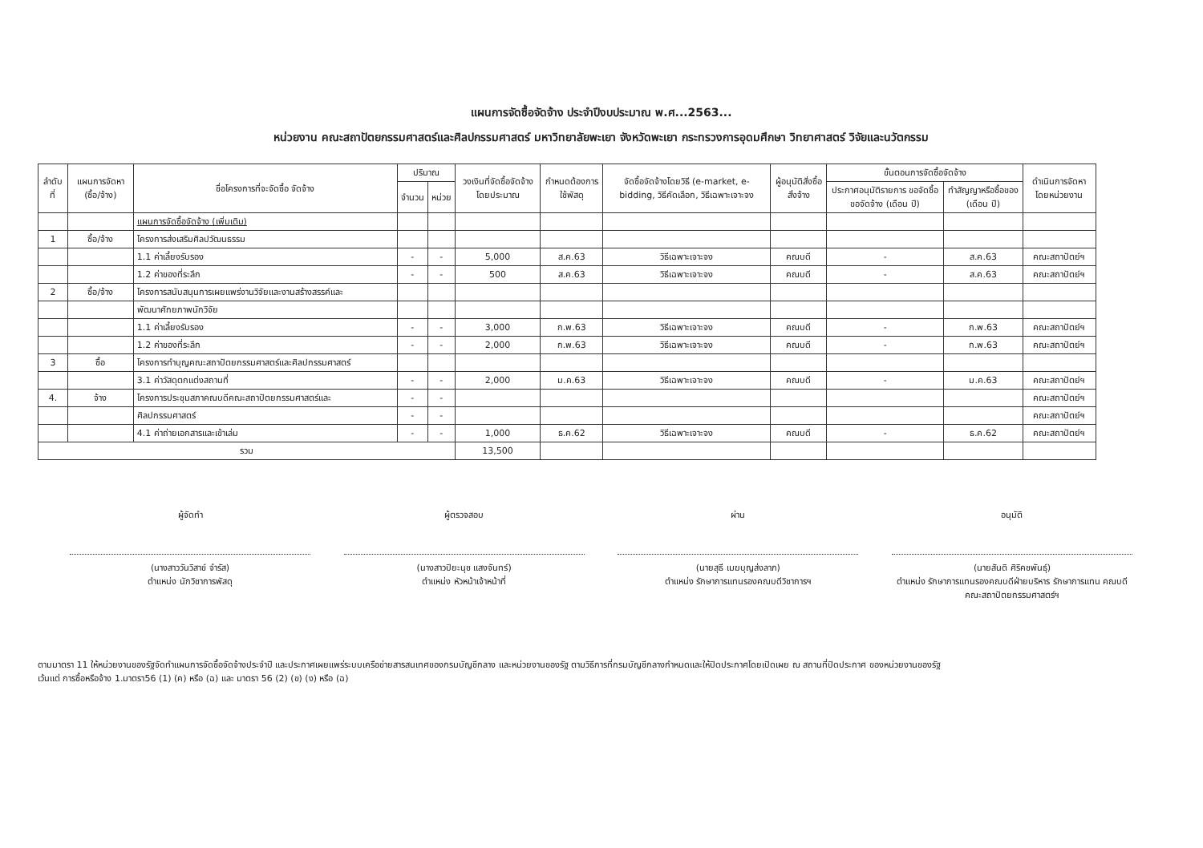แผนการจัดซื้อจัดจ้าง ประจำปีงบประมาณ พ.ศ...2563...
หน่วยงาน คณะสถาปัตยกรรมศาสตร์และศิลปกรรมศาสตร์ มหาวิทยาลัยพะเยา จังหวัดพะเยา กระทรวงการอุดมศึกษา วิทยาศาสตร์ วิจัยและนวัตกรรม
| ลำดับที่ | แผนการจัดหา (ซื้อ/จ้าง) | ชื่อโครงการที่จะจัดซื้อ จัดจ้าง | ปริมาณ | | วงเงินที่จัดซื้อจัดจ้าง โดยประมาณ | กำหนดต้องการใช้พัสดุ | จัดซื้อจัดจ้างโดยวิธี (e-market, e-bidding, วิธีคัดเลือก, วิธีเฉพาะเจาะจง | ผู้อนุมัติสั่งซื้อสั่งจ้าง | ขั้นตอนการจัดซื้อจัดจ้าง | | ดำเนินการจัดหาโดยหน่วยงาน |
| --- | --- | --- | --- | --- | --- | --- | --- | --- | --- | --- | --- |
| | | | จำนวน | หน่วย | | | | | ประกาศอนุมัติรายการ ขอจัดซื้อขอจัดจ้าง (เดือน ปี) | ทำสัญญาหรือซื้อของ (เดือน ปี) | |
| | | แผนการจัดซื้อจัดจ้าง (เพิ่มเติม) | | | | | | | | | |
| 1 | ซื้อ/จ้าง | โครงการส่งเสริมศิลปวัฒนธรรม | | | | | | | | | |
| | | 1.1 ค่าเลี้ยงรับรอง | - | - | 5,000 | ส.ค.63 | วิธีเฉพาะเจาะจง | คณบดี | - | ส.ค.63 | คณะสถาปัตย์ฯ |
| | | 1.2 ค่าของที่ระลึก | - | - | 500 | ส.ค.63 | วิธีเฉพาะเจาะจง | คณบดี | - | ส.ค.63 | คณะสถาปัตย์ฯ |
| 2 | ซื้อ/จ้าง | โครงการสนับสนุนการเผยแพร่งานวิจัยและงานสร้างสรรค์และ | | | | | | | | | |
| | | พัฒนาศักยภาพนักวิจัย | | | | | | | | | |
| | | 1.1 ค่าเลี้ยงรับรอง | - | - | 3,000 | ก.พ.63 | วิธีเฉพาะเจาะจง | คณบดี | - | ก.พ.63 | คณะสถาปัตย์ฯ |
| | | 1.2 ค่าของที่ระลึก | - | - | 2,000 | ก.พ.63 | วิธีเฉพาะเจาะจง | คณบดี | - | ก.พ.63 | คณะสถาปัตย์ฯ |
| 3 | ซื้อ | โครงการทำบุญคณะสถาปัตยกรรมศาสตร์และศิลปกรรมศาสตร์ | | | | | | | | | |
| | | 3.1 ค่าวัสดุตกแต่งสถานที่ | - | - | 2,000 | ม.ค.63 | วิธีเฉพาะเจาะจง | คณบดี | - | ม.ค.63 | คณะสถาปัตย์ฯ |
| 4. | จ้าง | โครงการประชุมสภาคณบดีคณะสถาปัตยกรรมศาสตร์และ | - | - | | | | | | | คณะสถาปัตย์ฯ |
| | | ศิลปกรรมศาสตร์ | - | - | | | | | | | คณะสถาปัตย์ฯ |
| | | 4.1 ค่าถ่ายเอกสารและเข้าเล่ม | - | - | 1,000 | ธ.ค.62 | วิธีเฉพาะเจาะจง | คณบดี | - | ธ.ค.62 | คณะสถาปัตย์ฯ |
| รวม | | | | | 13,500 | | | | | | |
ผู้จัดทำ
(นางสาววันวิสาข์ จำรัส)
ตำแหน่ง นักวิชาการพัสดุ
ผู้ตรวจสอบ
(นางสาวปิยะนุช แสงจันทร์)
ตำแหน่ง หัวหน้าเจ้าหน้าที่
ผ่าน
(นายสุธี เมฆบุญส่งลาภ)
ตำแหน่ง รักษาการแทนรองคณบดีวิชาการฯ
อนุมัติ
(นายสันติ ศิริคชพันธุ์)
ตำแหน่ง รักษาการแทนรองคณบดีฝ่ายบริหาร รักษาการแทน คณบดีคณะสถาปัตยกรรมศาสตร์ฯ
ตามมาตรา 11 ให้หน่วยงานของรัฐจัดทำแผนการจัดซื้อจัดจ้างประจำปี และประกาศเผยแพร่ระบบเครือข่ายสารสนเทศของกรมบัญชีกลาง และหน่วยงานของรัฐ ตามวิธีการที่กรมบัญชีกลางกำหนดและให้ปิดประกาศโดยเปิดเผย ณ สถานที่ปิดประกาศ ของหน่วยงานของรัฐ
เว้นแต่ การซื้อหรือจ้าง 1.มาตรา56 (1) (ค) หรือ (ฉ) และ มาตรา 56 (2) (ข) (ง) หรือ (ฉ)